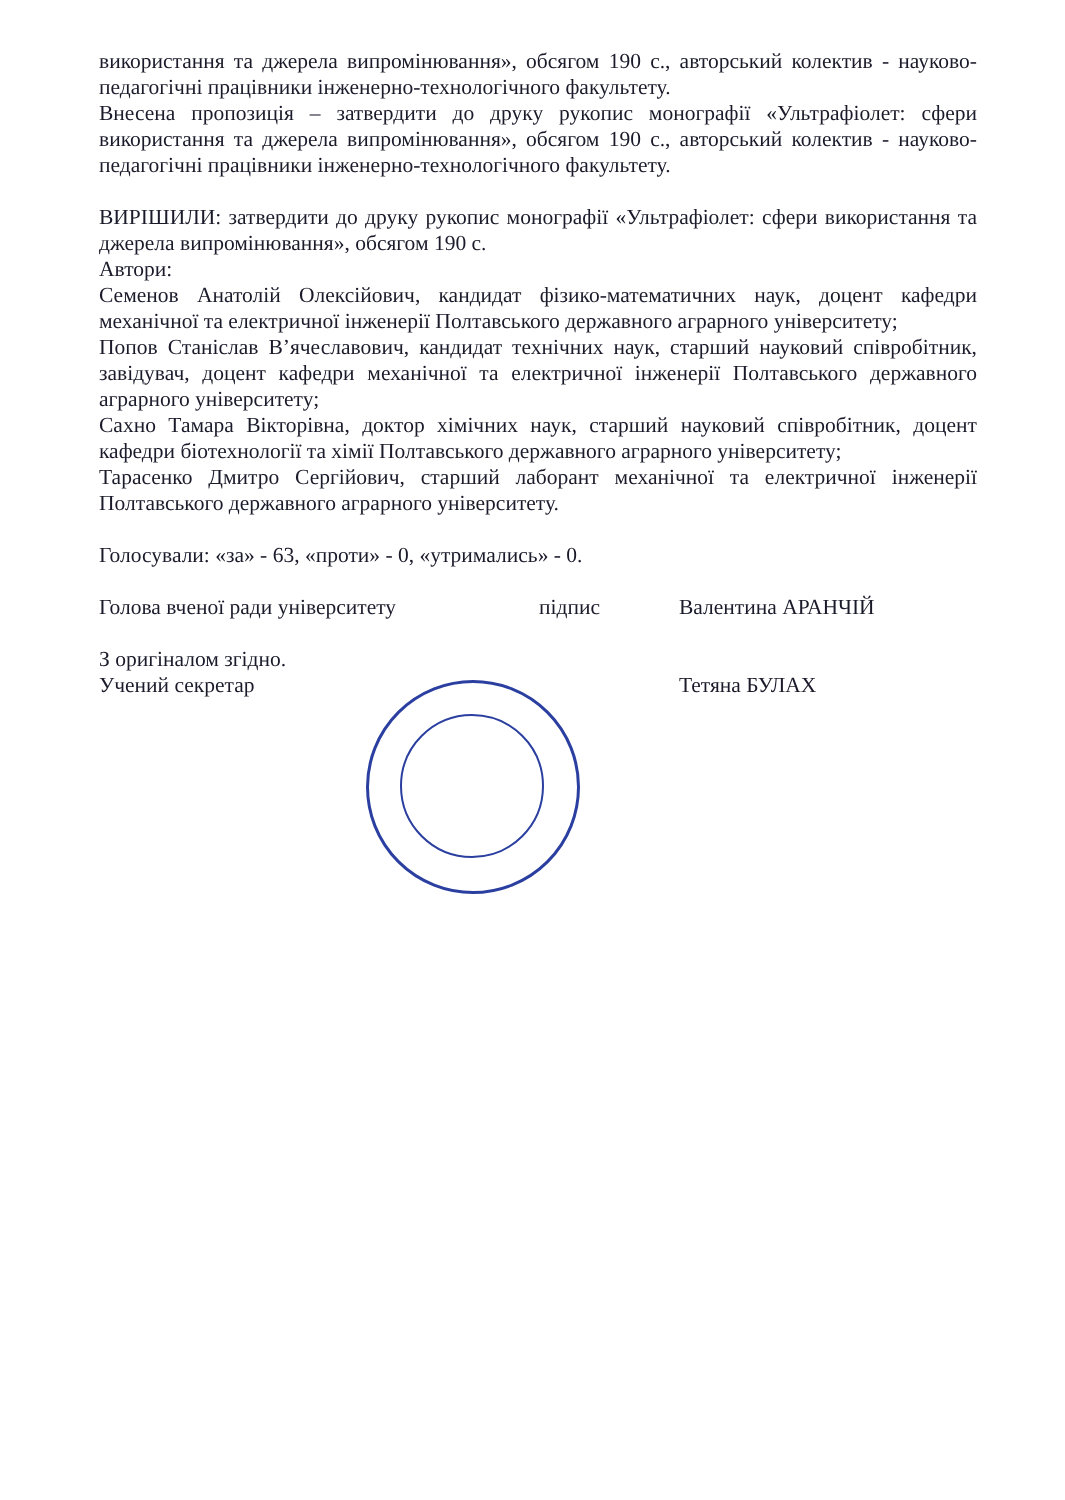використання та джерела випромінювання», обсягом 190 с., авторський колектив - науково-педагогічні працівники інженерно-технологічного факультету.
Внесена пропозиція – затвердити до друку рукопис монографії «Ультрафіолет: сфери використання та джерела випромінювання», обсягом 190 с., авторський колектив - науково-педагогічні працівники інженерно-технологічного факультету.
ВИРІШИЛИ: затвердити до друку рукопис монографії «Ультрафіолет: сфери використання та джерела випромінювання», обсягом 190 с.
Автори:
Семенов Анатолій Олексійович, кандидат фізико-математичних наук, доцент кафедри механічної та електричної інженерії Полтавського державного аграрного університету;
Попов Станіслав В’ячеславович, кандидат технічних наук, старший науковий співробітник, завідувач, доцент кафедри механічної та електричної інженерії Полтавського державного аграрного університету;
Сахно Тамара Вікторівна, доктор хімічних наук, старший науковий співробітник, доцент кафедри біотехнології та хімії Полтавського державного аграрного університету;
Тарасенко Дмитро Сергійович, старший лаборант механічної та електричної інженерії Полтавського державного аграрного університету.
Голосували: «за» - 63, «проти» - 0, «утримались» - 0.
Голова вченої ради університету підпис Валентина АРАНЧІЙ
З оригіналом згідно.
Учений секретар Тетяна БУЛАХ